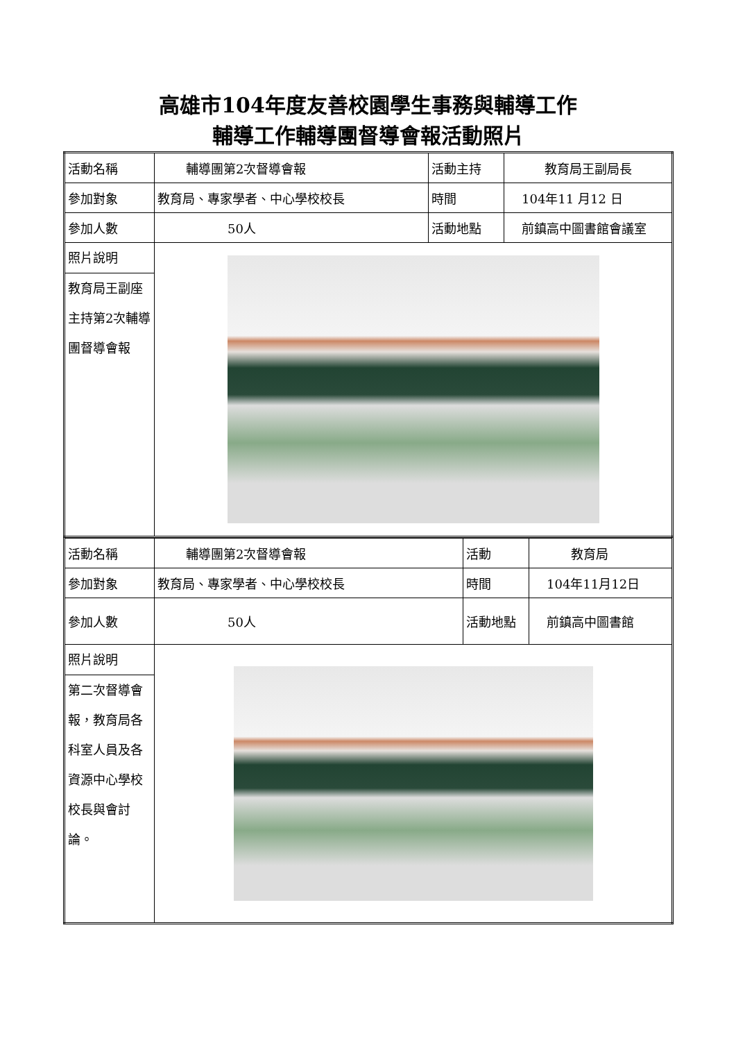高雄市104年度友善校園學生事務與輔導工作
輔導工作輔導團督導會報活動照片
| 活動名稱 | 輔導團第2次督導會報 | 活動主持 | 教育局王副局長 |
| 參加對象 | 教育局、專家學者、中心學校校長 | 時間 | 104年11 月12 日 |
| 參加人數 | 50人 | 活動地點 | 前鎮高中圖書館會議室 |
| 照片說明 教育局王副座主持第2次輔導團督導會報 | | | |
| 活動名稱 | 輔導團第2次督導會報 | 活動 | 教育局 |
| 參加對象 | 教育局、專家學者、中心學校校長 | 時間 | 104年11月12日 |
| 參加人數 | 50人 | 活動地點 | 前鎮高中圖書館 |
| 照片說明 第二次督導會報，教育局各科室人員及各資源中心學校校長與會討論。 | | | |